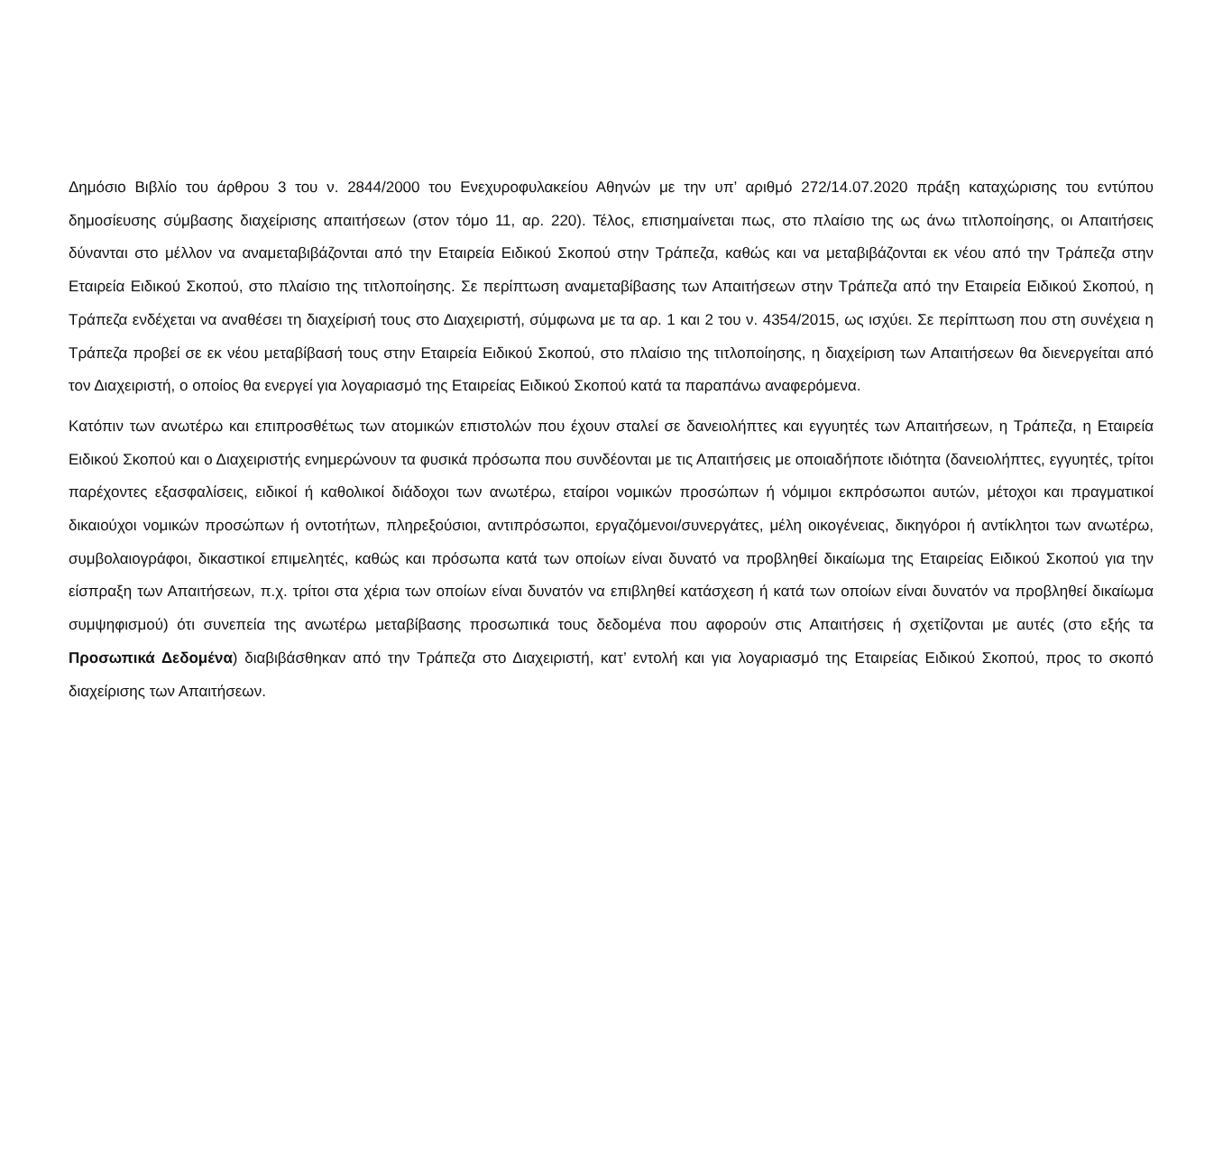Δημόσιο Βιβλίο του άρθρου 3 του ν. 2844/2000 του Ενεχυροφυλακείου Αθηνών με την υπ’ αριθμό 272/14.07.2020 πράξη καταχώρισης του εντύπου δημοσίευσης σύμβασης διαχείρισης απαιτήσεων (στον τόμο 11, αρ. 220). Τέλος, επισημαίνεται πως, στο πλαίσιο της ως άνω τιτλοποίησης, οι Απαιτήσεις δύνανται στο μέλλον να αναμεταβιβάζονται από την Εταιρεία Ειδικού Σκοπού στην Τράπεζα, καθώς και να μεταβιβάζονται εκ νέου από την Τράπεζα στην Εταιρεία Ειδικού Σκοπού, στο πλαίσιο της τιτλοποίησης. Σε περίπτωση αναμεταβίβασης των Απαιτήσεων στην Τράπεζα από την Εταιρεία Ειδικού Σκοπού, η Τράπεζα ενδέχεται να αναθέσει τη διαχείρισή τους στο Διαχειριστή, σύμφωνα με τα αρ. 1 και 2 του ν. 4354/2015, ως ισχύει. Σε περίπτωση που στη συνέχεια η Τράπεζα προβεί σε εκ νέου μεταβίβασή τους στην Εταιρεία Ειδικού Σκοπού, στο πλαίσιο της τιτλοποίησης, η διαχείριση των Απαιτήσεων θα διενεργείται από τον Διαχειριστή, ο οποίος θα ενεργεί για λογαριασμό της Εταιρείας Ειδικού Σκοπού κατά τα παραπάνω αναφερόμενα.
Κατόπιν των ανωτέρω και επιπροσθέτως των ατομικών επιστολών που έχουν σταλεί σε δανειολήπτες και εγγυητές των Απαιτήσεων, η Τράπεζα, η Εταιρεία Ειδικού Σκοπού και ο Διαχειριστής ενημερώνουν τα φυσικά πρόσωπα που συνδέονται με τις Απαιτήσεις με οποιαδήποτε ιδιότητα (δανειολήπτες, εγγυητές, τρίτοι παρέχοντες εξασφαλίσεις, ειδικοί ή καθολικοί διάδοχοι των ανωτέρω, εταίροι νομικών προσώπων ή νόμιμοι εκπρόσωποι αυτών, μέτοχοι και πραγματικοί δικαιούχοι νομικών προσώπων ή οντοτήτων, πληρεξούσιοι, αντιπρόσωποι, εργαζόμενοι/συνεργάτες, μέλη οικογένειας, δικηγόροι ή αντίκλητοι των ανωτέρω, συμβολαιογράφοι, δικαστικοί επιμελητές, καθώς και πρόσωπα κατά των οποίων είναι δυνατό να προβληθεί δικαίωμα της Εταιρείας Ειδικού Σκοπού για την είσπραξη των Απαιτήσεων, π.χ. τρίτοι στα χέρια των οποίων είναι δυνατόν να επιβληθεί κατάσχεση ή κατά των οποίων είναι δυνατόν να προβληθεί δικαίωμα συμψηφισμού) ότι συνεπεία της ανωτέρω μεταβίβασης προσωπικά τους δεδομένα που αφορούν στις Απαιτήσεις ή σχετίζονται με αυτές (στο εξής τα Προσωπικά Δεδομένα) διαβιβάσθηκαν από την Τράπεζα στο Διαχειριστή, κατ’ εντολή και για λογαριασμό της Εταιρείας Ειδικού Σκοπού, προς το σκοπό διαχείρισης των Απαιτήσεων.